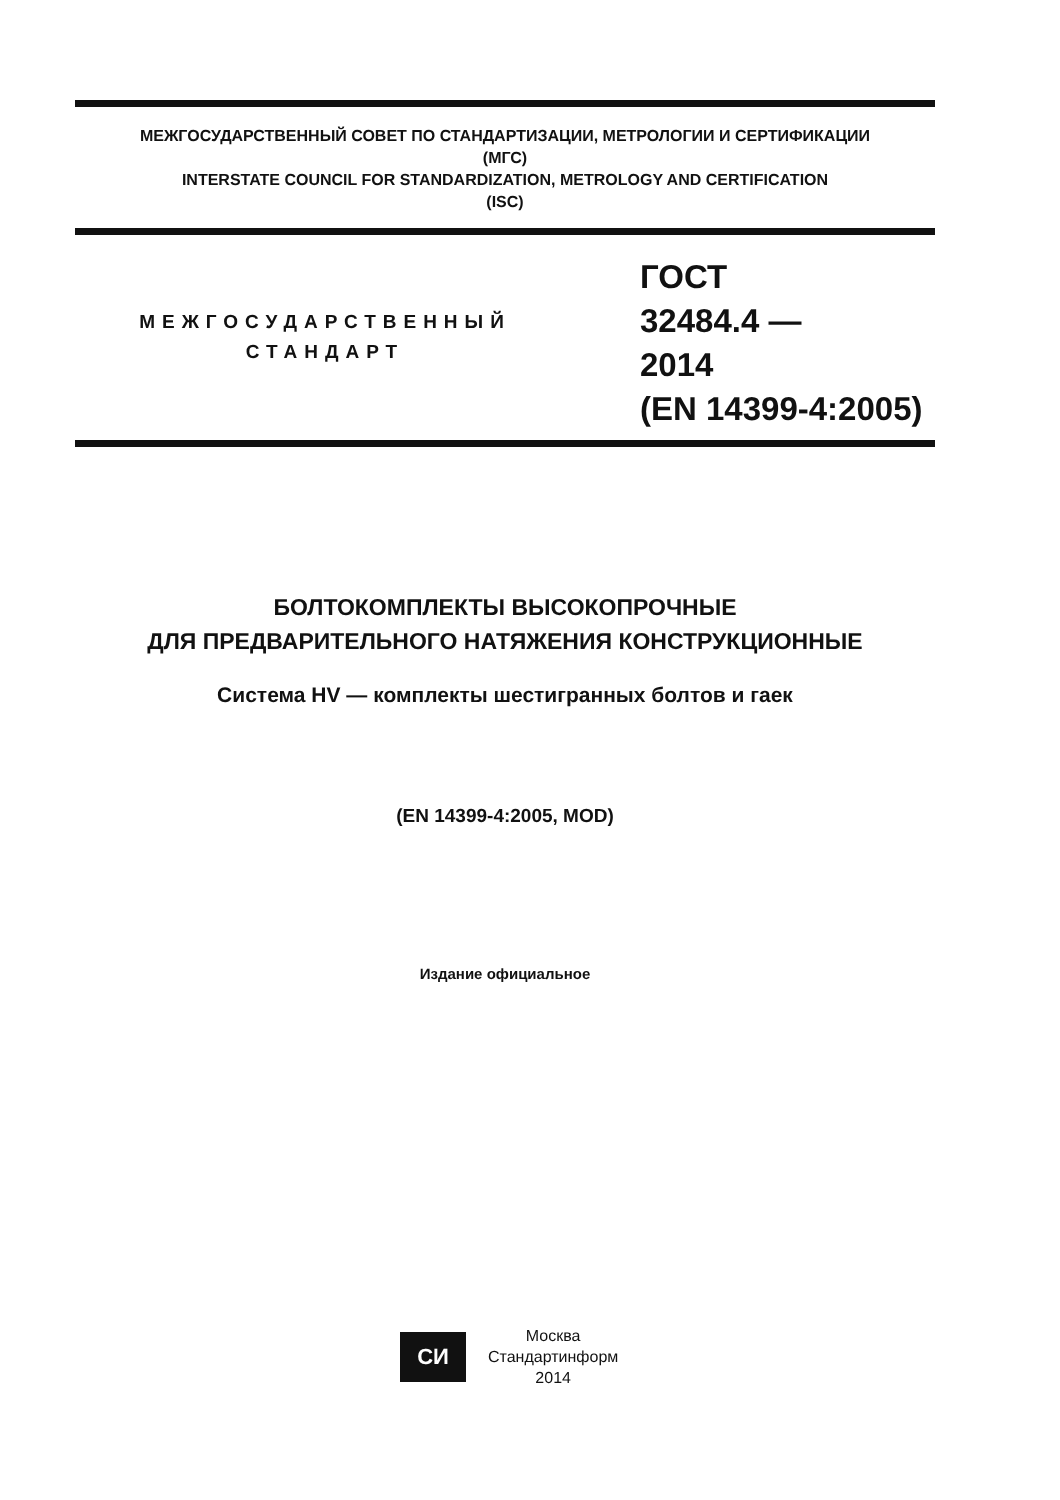МЕЖГОСУДАРСТВЕННЫЙ СОВЕТ ПО СТАНДАРТИЗАЦИИ, МЕТРОЛОГИИ И СЕРТИФИКАЦИИ
(МГС)
INTERSTATE COUNCIL FOR STANDARDIZATION, METROLOGY AND CERTIFICATION
(ISC)
МЕЖГОСУДАРСТВЕННЫЙ
СТАНДАРТ
ГОСТ
32484.4 —
2014
(EN 14399-4:2005)
БОЛТОКОМПЛЕКТЫ ВЫСОКОПРОЧНЫЕ
ДЛЯ ПРЕДВАРИТЕЛЬНОГО НАТЯЖЕНИЯ КОНСТРУКЦИОННЫЕ
Система HV — комплекты шестигранных болтов и гаек
(EN 14399-4:2005, MOD)
Издание официальное
СИ
Москва
Стандартинформ
2014